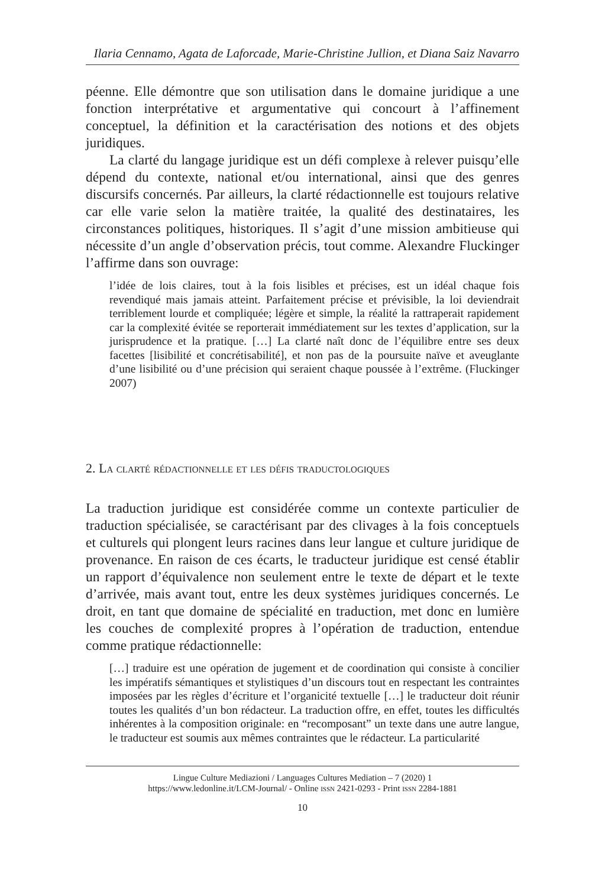Ilaria Cennamo, Agata de Laforcade, Marie-Christine Jullion, et Diana Saiz Navarro
péenne. Elle démontre que son utilisation dans le domaine juridique a une fonction interprétative et argumentative qui concourt à l’affinement conceptuel, la définition et la caractérisation des notions et des objets juridiques.
La clarté du langage juridique est un défi complexe à relever puisqu’elle dépend du contexte, national et/ou international, ainsi que des genres discursifs concernés. Par ailleurs, la clarté rédactionnelle est toujours relative car elle varie selon la matière traitée, la qualité des destinataires, les circonstances politiques, historiques. Il s’agit d’une mission ambitieuse qui nécessite d’un angle d’observation précis, tout comme. Alexandre Fluckinger l’affirme dans son ouvrage:
l’idée de lois claires, tout à la fois lisibles et précises, est un idéal chaque fois revendiqué mais jamais atteint. Parfaitement précise et prévisible, la loi deviendrait terriblement lourde et compliquée; légère et simple, la réalité la rattraperait rapidement car la complexité évitée se reporterait immédiatement sur les textes d’application, sur la jurisprudence et la pratique. […] La clarté naît donc de l’équilibre entre ses deux facettes [lisibilité et concrétisabilité], et non pas de la poursuite naïve et aveuglante d’une lisibilité ou d’une précision qui seraient chaque poussée à l’extrême. (Fluckinger 2007)
2. La clarté rédactionnelle et les défis traductologiques
La traduction juridique est considérée comme un contexte particulier de traduction spécialisée, se caractérisant par des clivages à la fois conceptuels et culturels qui plongent leurs racines dans leur langue et culture juridique de provenance. En raison de ces écarts, le traducteur juridique est censé établir un rapport d’équivalence non seulement entre le texte de départ et le texte d’arrivée, mais avant tout, entre les deux systèmes juridiques concernés. Le droit, en tant que domaine de spécialité en traduction, met donc en lumière les couches de complexité propres à l’opération de traduction, entendue comme pratique rédactionnelle:
[…] traduire est une opération de jugement et de coordination qui consiste à concilier les impératifs sémantiques et stylistiques d’un discours tout en respectant les contraintes imposées par les règles d’écriture et l’organicité textuelle […] le traducteur doit réunir toutes les qualités d’un bon rédacteur. La traduction offre, en effet, toutes les difficultés inhérentes à la composition originale: en “recomposant” un texte dans une autre langue, le traducteur est soumis aux mêmes contraintes que le rédacteur. La particularité
Lingue Culture Mediazioni / Languages Cultures Mediation – 7 (2020) 1
https://www.ledonline.it/LCM-Journal/ - Online issn 2421-0293 - Print issn 2284-1881
10